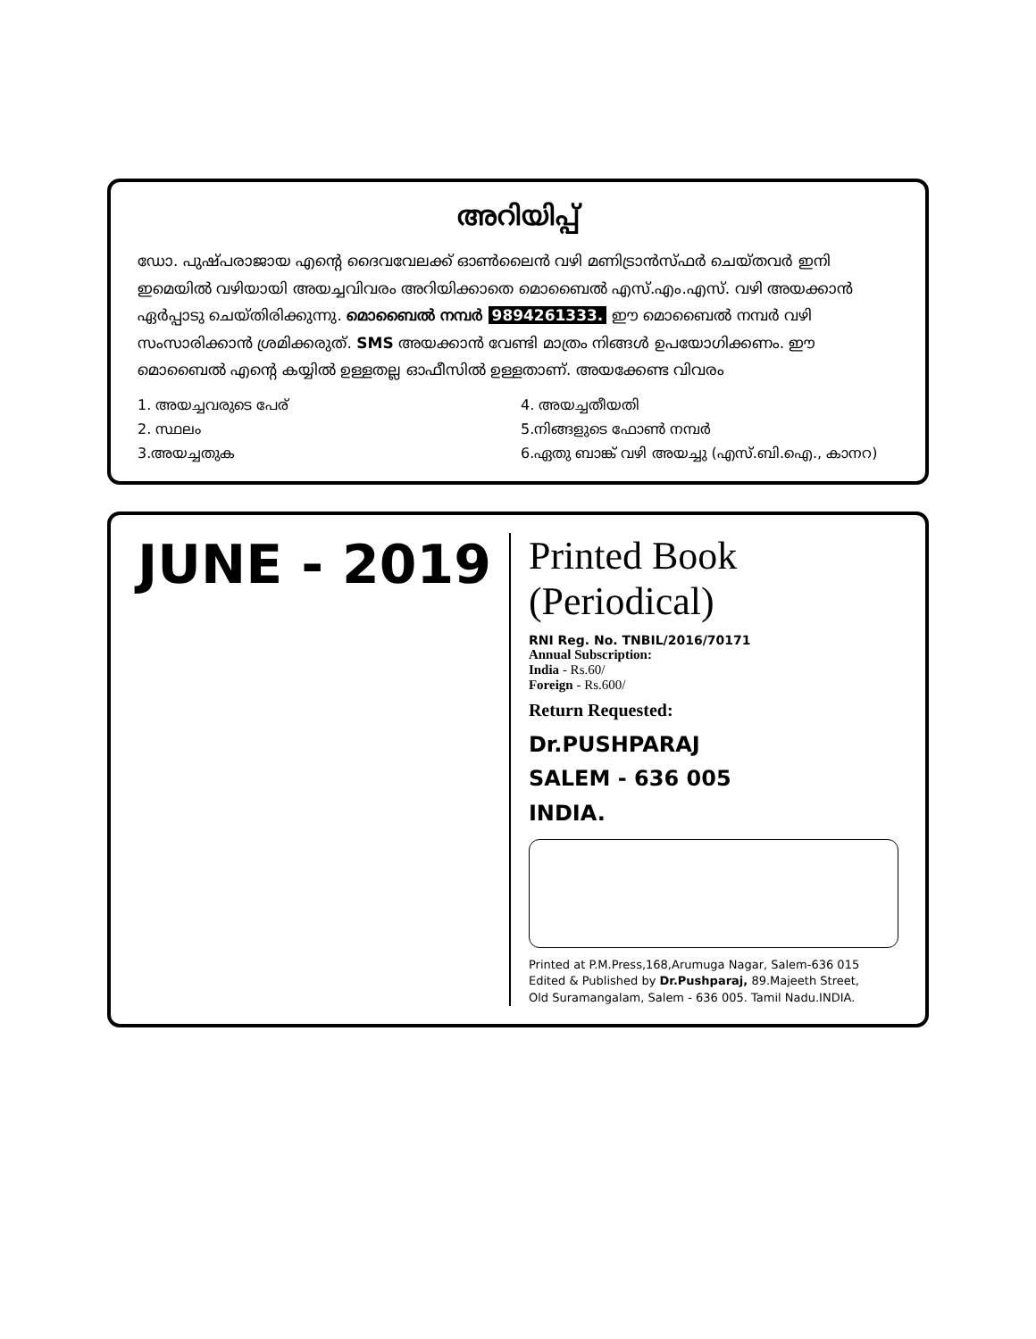അറിയിപ്പ്
ഡോ. പുഷ്പരാജായ എന്റെ ദൈവവേലക്ക് ഓൺലൈൻ വഴി മണിട്രാൻസ്ഫർ ചെയ്തവർ ഇനി ഇമെയിൽ വഴിയായി അയച്ചവിവരം അറിയിക്കാതെ മൊബൈൽ എസ്.എം.എസ്. വഴി അയക്കാൻ ഏർപ്പാടു ചെയ്തിരിക്കുന്നു. മൊബൈൽ നമ്പർ 9894261333. ഈ മൊബൈൽ നമ്പർ വഴി സംസാരിക്കാൻ ശ്രമിക്കരുത്. SMS അയക്കാൻ വേണ്ടി മാത്രം നിങ്ങൾ ഉപയോഗിക്കണം. ഈ മൊബൈൽ എന്റെ കയ്യിൽ ഉള്ളതല്ല ഓഫീസിൽ ഉള്ളതാണ്. അയക്കേണ്ട വിവരം
1. അയച്ചവരുടെ പേര്
4. അയച്ചതീയതി
2. സ്ഥലം
5.നിങ്ങളുടെ ഫോൺ നമ്പർ
3.അയച്ചതുക
6.ഏതു ബാങ്ക് വഴി അയച്ചു (എസ്.ബി.ഐ., കാനറ)
JUNE - 2019
Printed Book (Periodical)
RNI Reg. No. TNBIL/2016/70171
Annual Subscription:
India - Rs.60/
Foreign - Rs.600/
Return Requested:
Dr.PUSHPARAJ
SALEM - 636 005
INDIA.
Printed at P.M.Press,168,Arumuga Nagar, Salem-636 015
Edited & Published by Dr.Pushparaj, 89.Majeeth Street,
Old Suramangalam, Salem - 636 005. Tamil Nadu.INDIA.